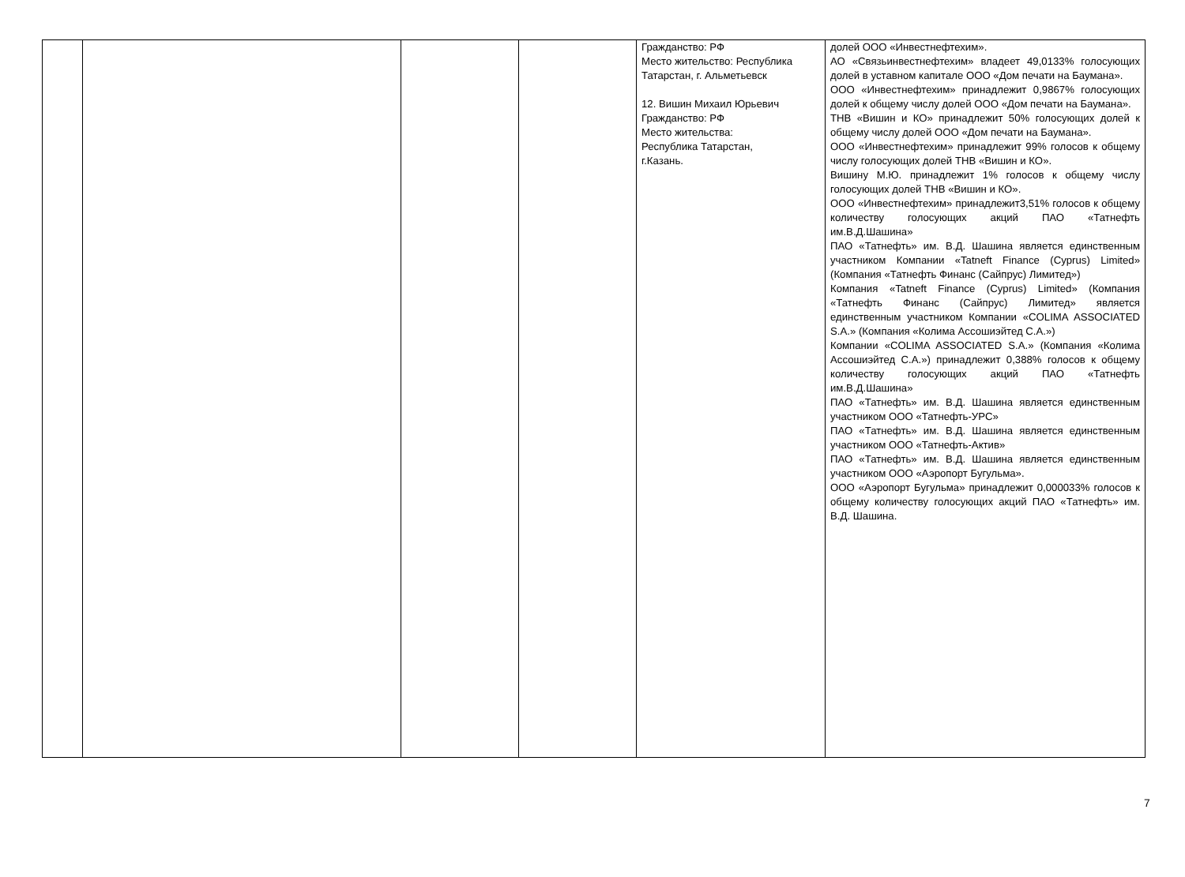| | | | | Гражданство: РФ Место жительство: Республика Татарстан, г. Альметьевск 12. Вишин Михаил Юрьевич Гражданство: РФ Место жительства: Республика Татарстан, г.Казань. | долей ООО «Инвестнефтехим». АО «Связьинвестнефтехим» владеет 49,0133% голосующих долей в уставном капитале ООО «Дом печати на Баумана». ООО «Инвестнефтехим» принадлежит 0,9867% голосующих долей к общему числу долей ООО «Дом печати на Баумана». ТНВ «Вишин и КО» принадлежит 50% голосующих долей к общему числу долей ООО «Дом печати на Баумана». ООО «Инвестнефтехим» принадлежит 99% голосов к общему числу голосующих долей ТНВ «Вишин и КО». Вишину М.Ю. принадлежит 1% голосов к общему числу голосующих долей ТНВ «Вишин и КО». ООО «Инвестнефтехим» принадлежит3,51% голосов к общему количеству голосующих акций ПАО «Татнефть им.В.Д.Шашина» ПАО «Татнефть» им. В.Д. Шашина является единственным участником Компании «Tatneft Finance (Cyprus) Limited» (Компания «Татнефть Финанс (Сайпрус) Лимитед») Компания «Tatneft Finance (Cyprus) Limited» (Компания «Татнефть Финанс (Сайпрус) Лимитед» является единственным участником Компании «COLIMA ASSOCIATED S.A.» (Компания «Колима Ассошиэйтед С.А.») Компании «COLIMA ASSOCIATED S.A.» (Компания «Колима Ассошиэйтед С.А.») принадлежит 0,388% голосов к общему количеству голосующих акций ПАО «Татнефть им.В.Д.Шашина» ПАО «Татнефть» им. В.Д. Шашина является единственным участником ООО «Татнефть-УРС» ПАО «Татнефть» им. В.Д. Шашина является единственным участником ООО «Татнефть-Актив» ПАО «Татнефть» им. В.Д. Шашина является единственным участником ООО «Аэропорт Бугульма». ООО «Аэропорт Бугульма» принадлежит 0,000033% голосов к общему количеству голосующих акций ПАО «Татнефть» им. В.Д. Шашина. |
7